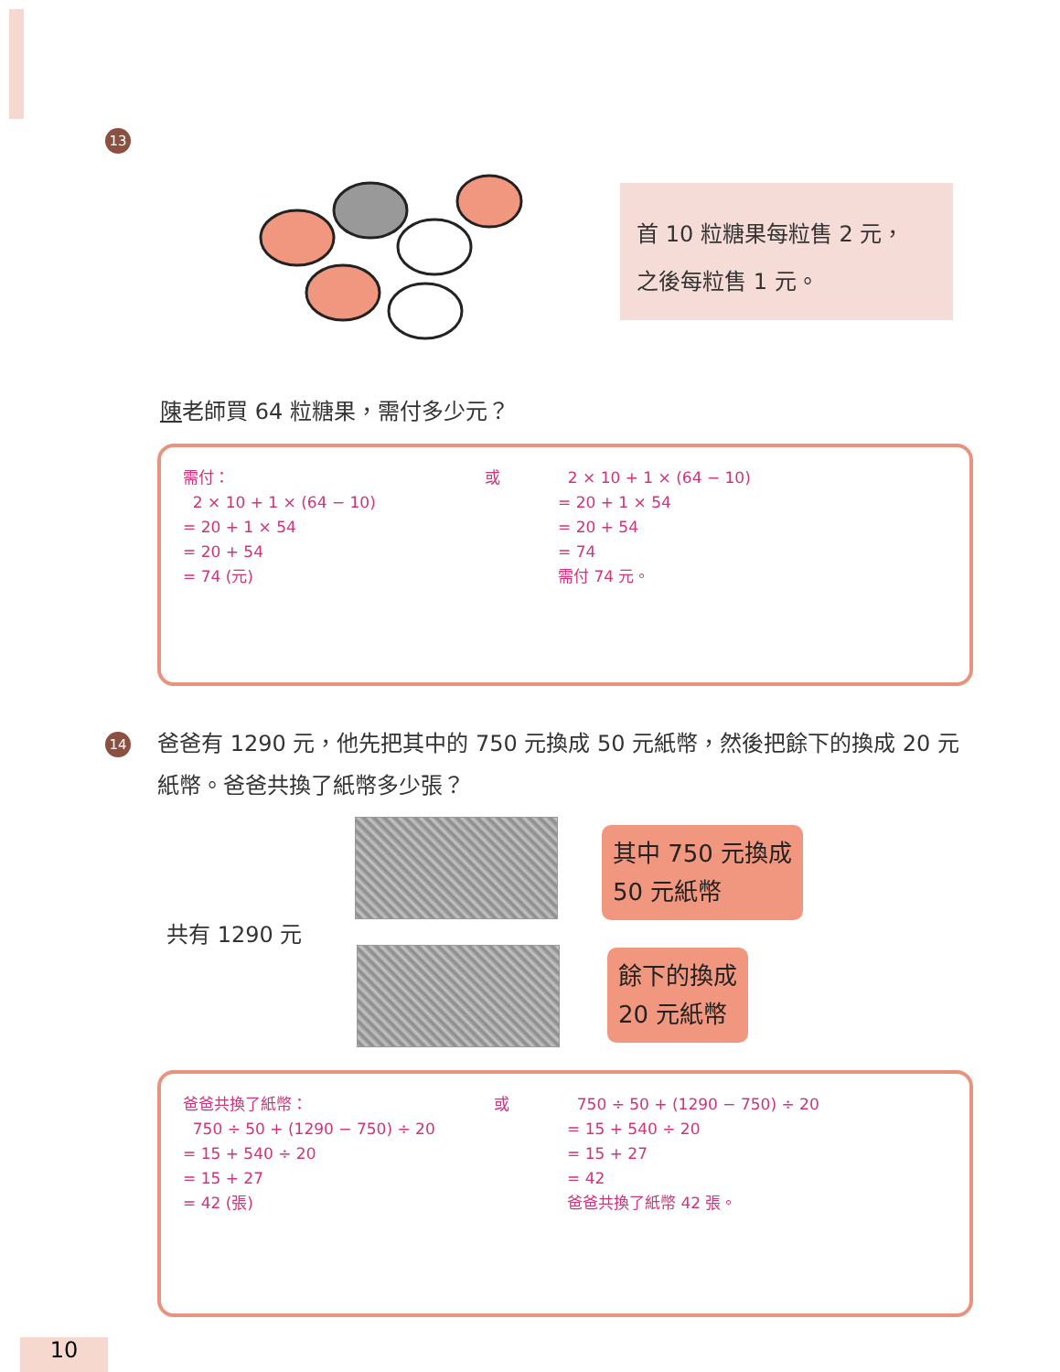13
首 10 粒糖果每粒售 2 元，
之後每粒售 1 元。
陳老師買 64 粒糖果，需付多少元？
需付：
2 × 10 + 1 × (64 − 10)
= 20 + 1 × 54
= 20 + 54
= 74 (元)
或 2 × 10 + 1 × (64 − 10)
= 20 + 1 × 54
= 20 + 54
= 74
需付 74 元。
14
爸爸有 1290 元，他先把其中的 750 元換成 50 元紙幣，然後把餘下的換成 20 元紙幣。爸爸共換了紙幣多少張？
共有 1290 元
其中 750 元換成
50 元紙幣
餘下的換成
20 元紙幣
爸爸共換了紙幣：
750 ÷ 50 + (1290 − 750) ÷ 20
= 15 + 540 ÷ 20
= 15 + 27
= 42 (張)
或 750 ÷ 50 + (1290 − 750) ÷ 20
= 15 + 540 ÷ 20
= 15 + 27
= 42
爸爸共換了紙幣 42 張。
10